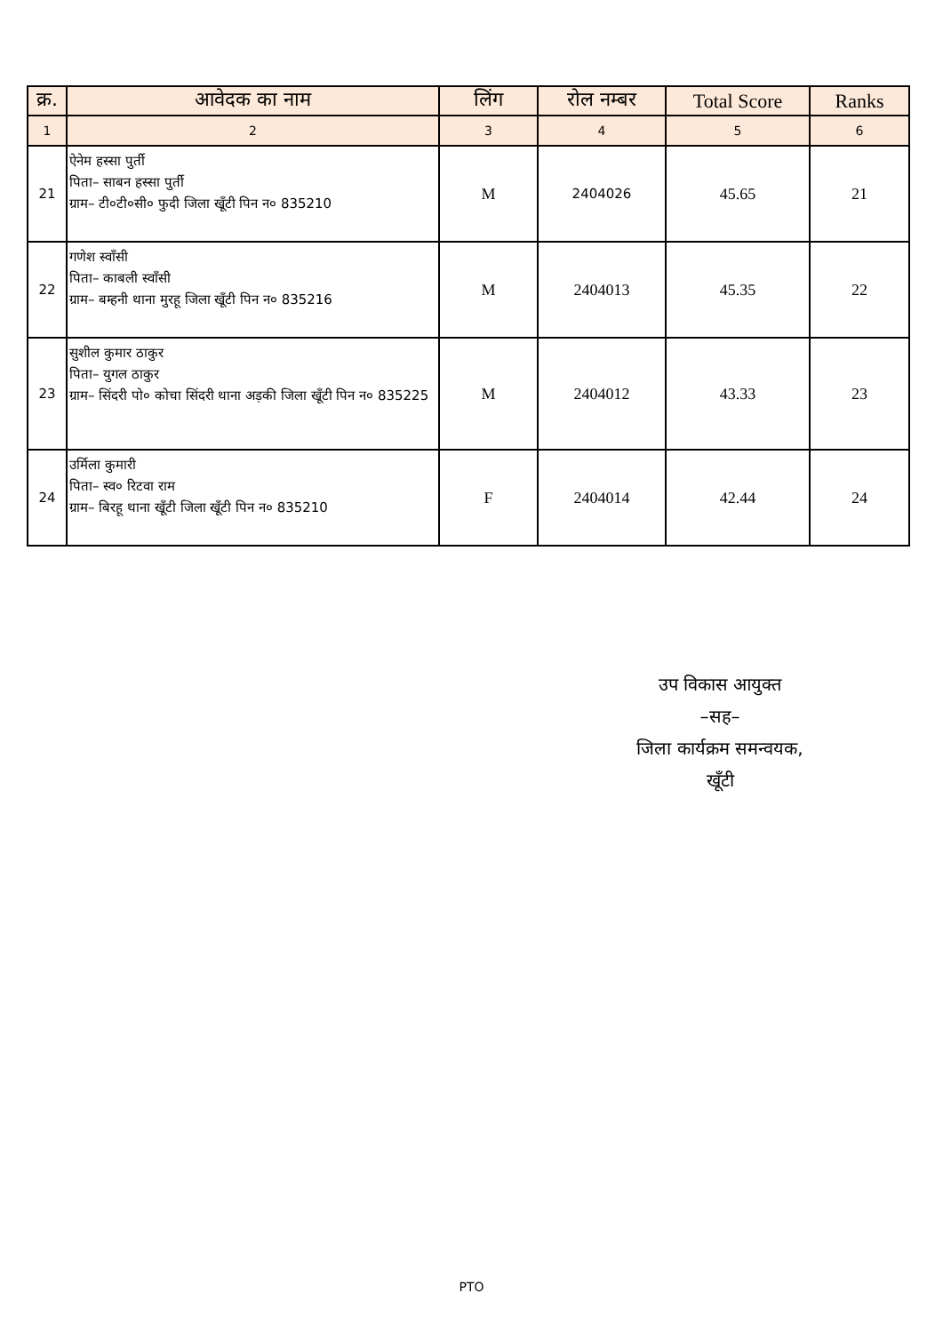| क्र. | आवेदक का नाम | लिंग | रोल नम्बर | Total Score | Ranks |
| --- | --- | --- | --- | --- | --- |
| 1 | 2 | 3 | 4 | 5 | 6 |
| 21 | ऐनेम हस्सा पुर्ती पिता– साबन हस्सा पुर्ती ग्राम– टी०टी०सी० फुदी जिला खूँटी पिन न० 835210 | M | 2404026 | 45.65 | 21 |
| 22 | गणेश स्वाँसी पिता– काबली स्वाँसी ग्राम– बम्हनी थाना मुरहू जिला खूँटी पिन न० 835216 | M | 2404013 | 45.35 | 22 |
| 23 | सुशील कुमार ठाकुर पिता– युगल ठाकुर ग्राम– सिंदरी पो० कोचा सिंदरी थाना अड़की जिला खूँटी पिन न० 835225 | M | 2404012 | 43.33 | 23 |
| 24 | उर्मिला कुमारी पिता– स्व० रिटवा राम ग्राम– बिरहू थाना खूँटी जिला खूँटी पिन न० 835210 | F | 2404014 | 42.44 | 24 |
उप विकास आयुक्त
–सह–
जिला कार्यक्रम समन्वयक,
खूँटी
PTO